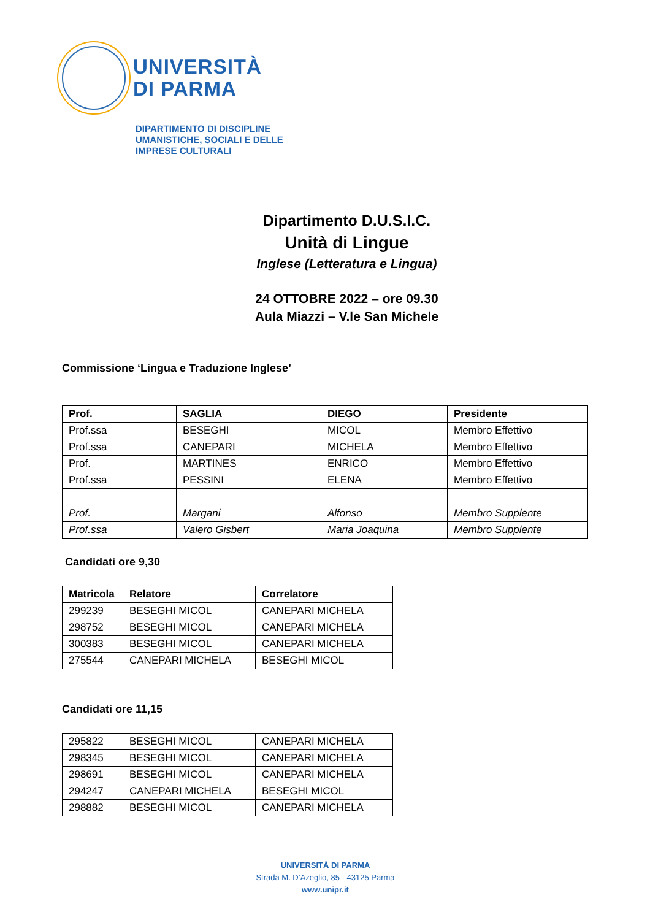UNIVERSITÀ
DI PARMA
DIPARTIMENTO DI DISCIPLINE
UMANISTICHE, SOCIALI E DELLE
IMPRESE CULTURALI
Dipartimento D.U.S.I.C.
Unità di Lingue
Inglese (Letteratura e Lingua)
24 OTTOBRE 2022 – ore 09.30
Aula Miazzi – V.le San Michele
Commissione ‘Lingua e Traduzione Inglese’
| Prof. | SAGLIA | DIEGO | Presidente |
| --- | --- | --- | --- |
| Prof.ssa | BESEGHI | MICOL | Membro Effettivo |
| Prof.ssa | CANEPARI | MICHELA | Membro Effettivo |
| Prof. | MARTINES | ENRICO | Membro Effettivo |
| Prof.ssa | PESSINI | ELENA | Membro Effettivo |
| Prof. | Margani | Alfonso | Membro Supplente |
| Prof.ssa | Valero Gisbert | Maria Joaquina | Membro Supplente |
Candidati ore 9,30
| Matricola | Relatore | Correlatore |
| --- | --- | --- |
| 299239 | BESEGHI MICOL | CANEPARI MICHELA |
| 298752 | BESEGHI MICOL | CANEPARI MICHELA |
| 300383 | BESEGHI MICOL | CANEPARI MICHELA |
| 275544 | CANEPARI MICHELA | BESEGHI MICOL |
Candidati ore 11,15
| 295822 | BESEGHI MICOL | CANEPARI MICHELA |
| 298345 | BESEGHI MICOL | CANEPARI MICHELA |
| 298691 | BESEGHI MICOL | CANEPARI MICHELA |
| 294247 | CANEPARI MICHELA | BESEGHI MICOL |
| 298882 | BESEGHI MICOL | CANEPARI MICHELA |
UNIVERSITÀ DI PARMA
Strada M. D’Azeglio, 85 - 43125 Parma
www.unipr.it